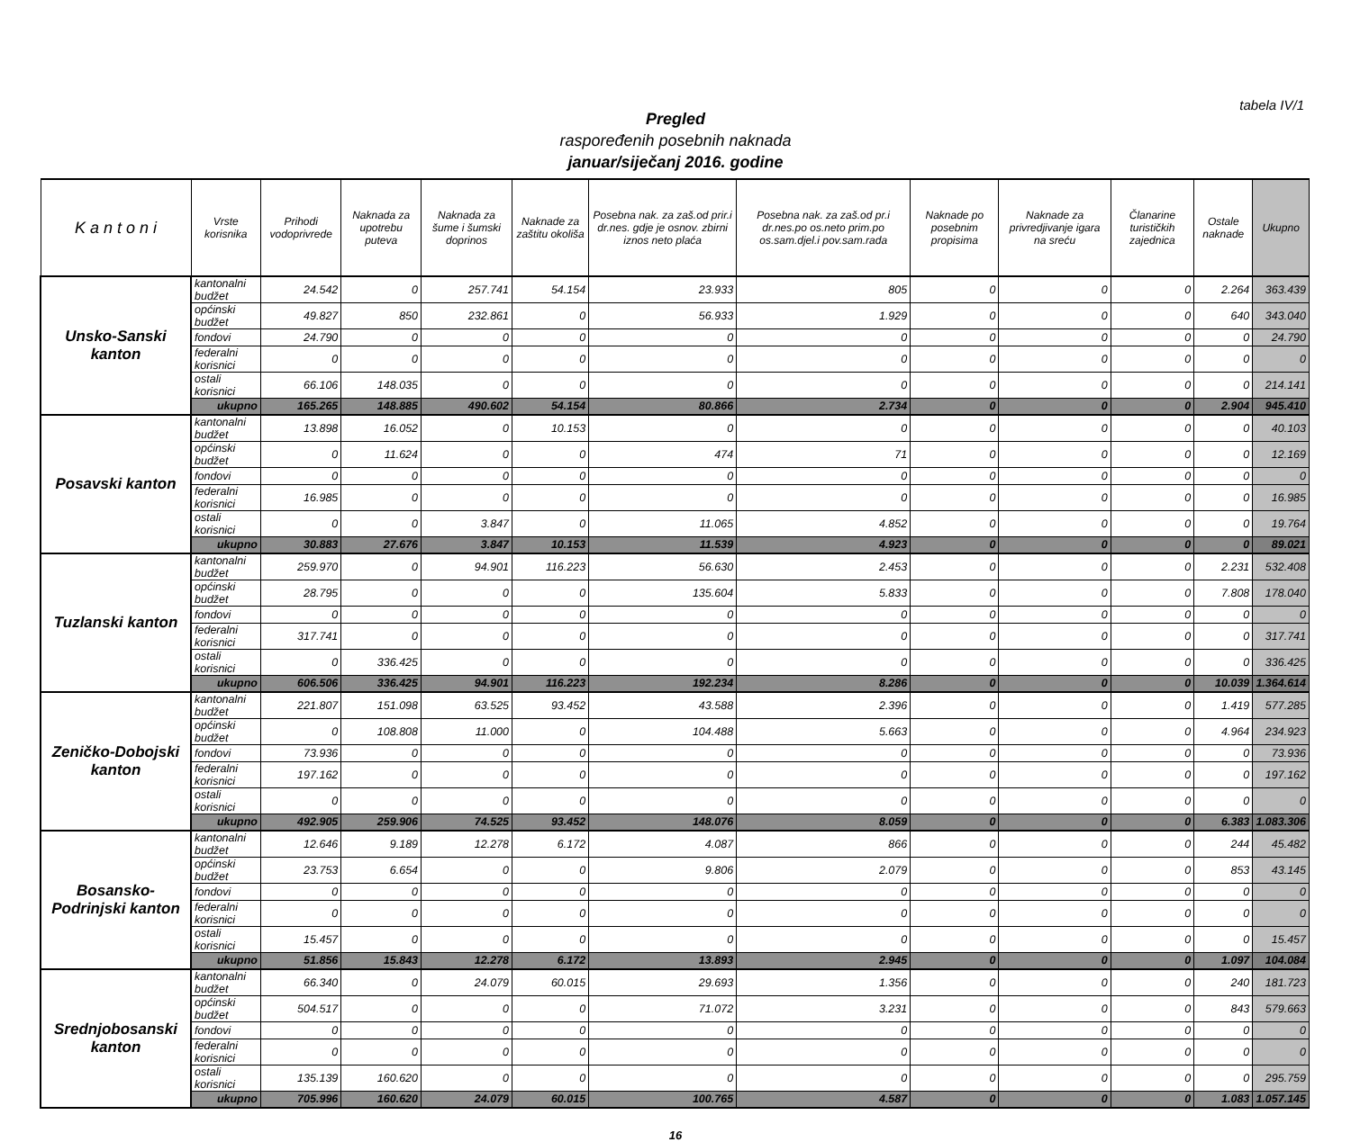tabela IV/1
Pregled
raspoređenih posebnih naknada
januar/siječanj 2016. godine
| K a n t o n i | Vrste korisnika | Prihodi vodoprivrede | Naknada za upotrebu puteva | Naknada za šume i šumski doprinos | Naknade za zaštitu okoliša | Posebna nak. za zaš.od prir.i dr.nes. gdje je osnov. zbirni iznos neto plaća | Posebna nak. za zaš.od pr.i dr.nes.po os.neto prim.po os.sam.djel.i pov.sam.rada | Naknade po posebnim propisima | Naknade za privredjivanje igara na sreću | Članarine turističkih zajednica | Ostale naknade | Ukupno |
| --- | --- | --- | --- | --- | --- | --- | --- | --- | --- | --- | --- | --- |
| Unsko-Sanski kanton | kantonalni budžet | 24.542 | 0 | 257.741 | 54.154 | 23.933 | 805 | 0 | 0 | 0 | 2.264 | 363.439 |
| | općinski budžet | 49.827 | 850 | 232.861 | 0 | 56.933 | 1.929 | 0 | 0 | 0 | 640 | 343.040 |
| | fondovi | 24.790 | 0 | 0 | 0 | 0 | 0 | 0 | 0 | 0 | 0 | 24.790 |
| | federalni korisnici | 0 | 0 | 0 | 0 | 0 | 0 | 0 | 0 | 0 | 0 | 0 |
| | ostali korisnici | 66.106 | 148.035 | 0 | 0 | 0 | 0 | 0 | 0 | 0 | 0 | 214.141 |
| | ukupno | 165.265 | 148.885 | 490.602 | 54.154 | 80.866 | 2.734 | 0 | 0 | 0 | 2.904 | 945.410 |
| Posavski kanton | kantonalni budžet | 13.898 | 16.052 | 0 | 10.153 | 0 | 0 | 0 | 0 | 0 | 0 | 40.103 |
| | općinski budžet | 0 | 11.624 | 0 | 0 | 474 | 71 | 0 | 0 | 0 | 0 | 12.169 |
| | fondovi | 0 | 0 | 0 | 0 | 0 | 0 | 0 | 0 | 0 | 0 | 0 |
| | federalni korisnici | 16.985 | 0 | 0 | 0 | 0 | 0 | 0 | 0 | 0 | 0 | 16.985 |
| | ostali korisnici | 0 | 0 | 3.847 | 0 | 11.065 | 4.852 | 0 | 0 | 0 | 0 | 19.764 |
| | ukupno | 30.883 | 27.676 | 3.847 | 10.153 | 11.539 | 4.923 | 0 | 0 | 0 | 0 | 89.021 |
| Tuzlanski kanton | kantonalni budžet | 259.970 | 0 | 94.901 | 116.223 | 56.630 | 2.453 | 0 | 0 | 0 | 2.231 | 532.408 |
| | općinski budžet | 28.795 | 0 | 0 | 0 | 135.604 | 5.833 | 0 | 0 | 0 | 7.808 | 178.040 |
| | fondovi | 0 | 0 | 0 | 0 | 0 | 0 | 0 | 0 | 0 | 0 | 0 |
| | federalni korisnici | 317.741 | 0 | 0 | 0 | 0 | 0 | 0 | 0 | 0 | 0 | 317.741 |
| | ostali korisnici | 0 | 336.425 | 0 | 0 | 0 | 0 | 0 | 0 | 0 | 0 | 336.425 |
| | ukupno | 606.506 | 336.425 | 94.901 | 116.223 | 192.234 | 8.286 | 0 | 0 | 0 | 10.039 | 1.364.614 |
| Zeničko-Dobojski kanton | kantonalni budžet | 221.807 | 151.098 | 63.525 | 93.452 | 43.588 | 2.396 | 0 | 0 | 0 | 1.419 | 577.285 |
| | općinski budžet | 0 | 108.808 | 11.000 | 0 | 104.488 | 5.663 | 0 | 0 | 0 | 4.964 | 234.923 |
| | fondovi | 73.936 | 0 | 0 | 0 | 0 | 0 | 0 | 0 | 0 | 0 | 73.936 |
| | federalni korisnici | 197.162 | 0 | 0 | 0 | 0 | 0 | 0 | 0 | 0 | 0 | 197.162 |
| | ostali korisnici | 0 | 0 | 0 | 0 | 0 | 0 | 0 | 0 | 0 | 0 | 0 |
| | ukupno | 492.905 | 259.906 | 74.525 | 93.452 | 148.076 | 8.059 | 0 | 0 | 0 | 6.383 | 1.083.306 |
| Bosansko-Podrinjski kanton | kantonalni budžet | 12.646 | 9.189 | 12.278 | 6.172 | 4.087 | 866 | 0 | 0 | 0 | 244 | 45.482 |
| | općinski budžet | 23.753 | 6.654 | 0 | 0 | 9.806 | 2.079 | 0 | 0 | 0 | 853 | 43.145 |
| | fondovi | 0 | 0 | 0 | 0 | 0 | 0 | 0 | 0 | 0 | 0 | 0 |
| | federalni korisnici | 0 | 0 | 0 | 0 | 0 | 0 | 0 | 0 | 0 | 0 | 0 |
| | ostali korisnici | 15.457 | 0 | 0 | 0 | 0 | 0 | 0 | 0 | 0 | 0 | 15.457 |
| | ukupno | 51.856 | 15.843 | 12.278 | 6.172 | 13.893 | 2.945 | 0 | 0 | 0 | 1.097 | 104.084 |
| Srednjobosanski kanton | kantonalni budžet | 66.340 | 0 | 24.079 | 60.015 | 29.693 | 1.356 | 0 | 0 | 0 | 240 | 181.723 |
| | općinski budžet | 504.517 | 0 | 0 | 0 | 71.072 | 3.231 | 0 | 0 | 0 | 843 | 579.663 |
| | fondovi | 0 | 0 | 0 | 0 | 0 | 0 | 0 | 0 | 0 | 0 | 0 |
| | federalni korisnici | 0 | 0 | 0 | 0 | 0 | 0 | 0 | 0 | 0 | 0 | 0 |
| | ostali korisnici | 135.139 | 160.620 | 0 | 0 | 0 | 0 | 0 | 0 | 0 | 0 | 295.759 |
| | ukupno | 705.996 | 160.620 | 24.079 | 60.015 | 100.765 | 4.587 | 0 | 0 | 0 | 1.083 | 1.057.145 |
16